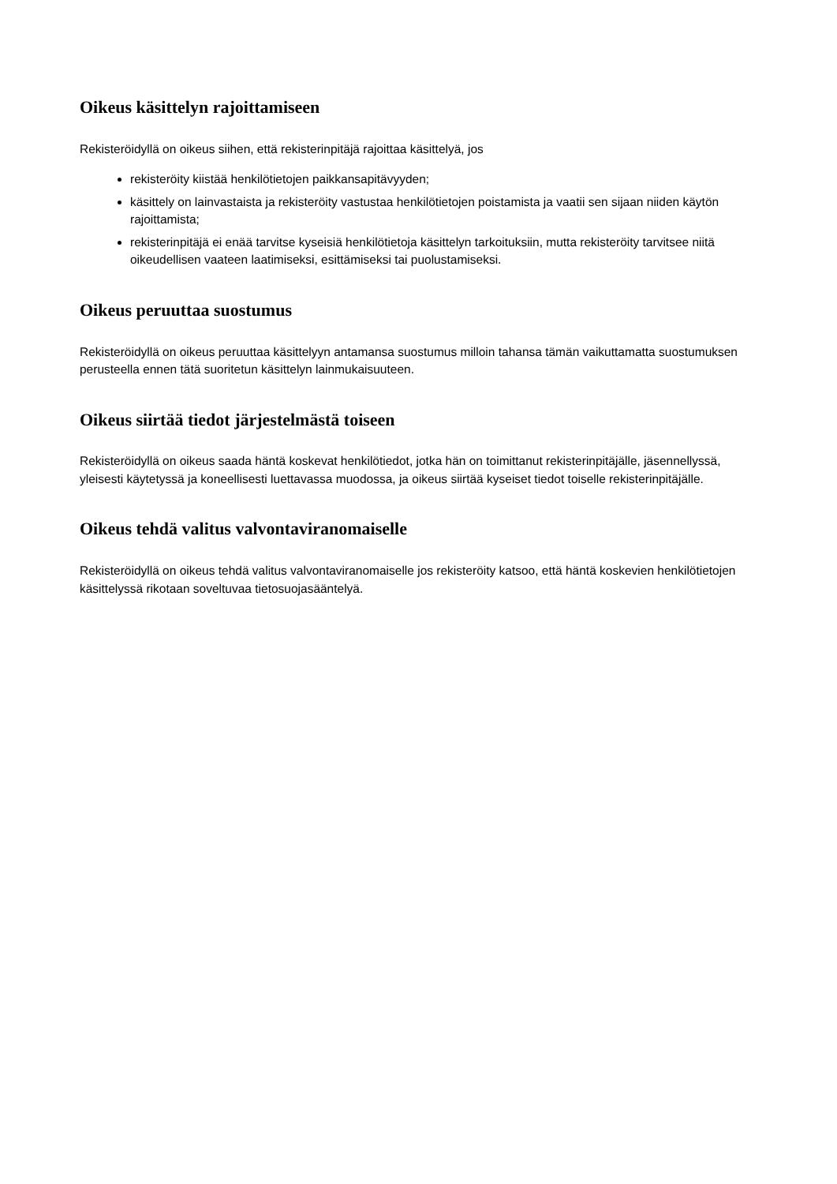Oikeus käsittelyn rajoittamiseen
Rekisteröidyllä on oikeus siihen, että rekisterinpitäjä rajoittaa käsittelyä, jos
rekisteröity kiistää henkilötietojen paikkansapitävyyden;
käsittely on lainvastaista ja rekisteröity vastustaa henkilötietojen poistamista ja vaatii sen sijaan niiden käytön rajoittamista;
rekisterinpitäjä ei enää tarvitse kyseisiä henkilötietoja käsittelyn tarkoituksiin, mutta rekisteröity tarvitsee niitä oikeudellisen vaateen laatimiseksi, esittämiseksi tai puolustamiseksi.
Oikeus peruuttaa suostumus
Rekisteröidyllä on oikeus peruuttaa käsittelyyn antamansa suostumus milloin tahansa tämän vaikuttamatta suostumuksen perusteella ennen tätä suoritetun käsittelyn lainmukaisuuteen.
Oikeus siirtää tiedot järjestelmästä toiseen
Rekisteröidyllä on oikeus saada häntä koskevat henkilötiedot, jotka hän on toimittanut rekisterinpitäjälle, jäsennellyssä, yleisesti käytetyssä ja koneellisesti luettavassa muodossa, ja oikeus siirtää kyseiset tiedot toiselle rekisterinpitäjälle.
Oikeus tehdä valitus valvontaviranomaiselle
Rekisteröidyllä on oikeus tehdä valitus valvontaviranomaiselle jos rekisteröity katsoo, että häntä koskevien henkilötietojen käsittelyssä rikotaan soveltuvaa tietosuojasääntelyä.